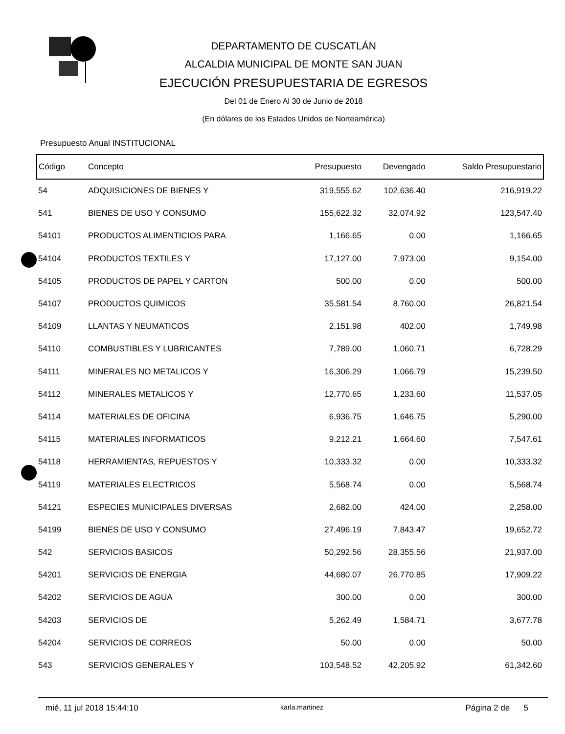DEPARTAMENTO DE CUSCATLÁN
ALCALDIA MUNICIPAL DE MONTE SAN JUAN
EJECUCIÓN PRESUPUESTARIA DE EGRESOS
Del 01 de Enero Al 30 de Junio de 2018
(En dólares de los Estados Unidos de Norteamérica)
Presupuesto Anual INSTITUCIONAL
| Código | Concepto | Presupuesto | Devengado | Saldo Presupuestario |
| --- | --- | --- | --- | --- |
| 54 | ADQUISICIONES DE BIENES Y | 319,555.62 | 102,636.40 | 216,919.22 |
| 541 | BIENES DE USO Y CONSUMO | 155,622.32 | 32,074.92 | 123,547.40 |
| 54101 | PRODUCTOS ALIMENTICIOS PARA | 1,166.65 | 0.00 | 1,166.65 |
| 54104 | PRODUCTOS TEXTILES Y | 17,127.00 | 7,973.00 | 9,154.00 |
| 54105 | PRODUCTOS DE PAPEL Y CARTON | 500.00 | 0.00 | 500.00 |
| 54107 | PRODUCTOS QUIMICOS | 35,581.54 | 8,760.00 | 26,821.54 |
| 54109 | LLANTAS Y NEUMATICOS | 2,151.98 | 402.00 | 1,749.98 |
| 54110 | COMBUSTIBLES Y LUBRICANTES | 7,789.00 | 1,060.71 | 6,728.29 |
| 54111 | MINERALES NO METALICOS Y | 16,306.29 | 1,066.79 | 15,239.50 |
| 54112 | MINERALES METALICOS Y | 12,770.65 | 1,233.60 | 11,537.05 |
| 54114 | MATERIALES DE OFICINA | 6,936.75 | 1,646.75 | 5,290.00 |
| 54115 | MATERIALES INFORMATICOS | 9,212.21 | 1,664.60 | 7,547.61 |
| 54118 | HERRAMIENTAS, REPUESTOS Y | 10,333.32 | 0.00 | 10,333.32 |
| 54119 | MATERIALES ELECTRICOS | 5,568.74 | 0.00 | 5,568.74 |
| 54121 | ESPECIES MUNICIPALES DIVERSAS | 2,682.00 | 424.00 | 2,258.00 |
| 54199 | BIENES DE USO Y CONSUMO | 27,496.19 | 7,843.47 | 19,652.72 |
| 542 | SERVICIOS BASICOS | 50,292.56 | 28,355.56 | 21,937.00 |
| 54201 | SERVICIOS DE ENERGIA | 44,680.07 | 26,770.85 | 17,909.22 |
| 54202 | SERVICIOS DE AGUA | 300.00 | 0.00 | 300.00 |
| 54203 | SERVICIOS DE | 5,262.49 | 1,584.71 | 3,677.78 |
| 54204 | SERVICIOS DE CORREOS | 50.00 | 0.00 | 50.00 |
| 543 | SERVICIOS GENERALES Y | 103,548.52 | 42,205.92 | 61,342.60 |
mié, 11 jul 2018 15:44:10 karla.martinez Página 2 de 5